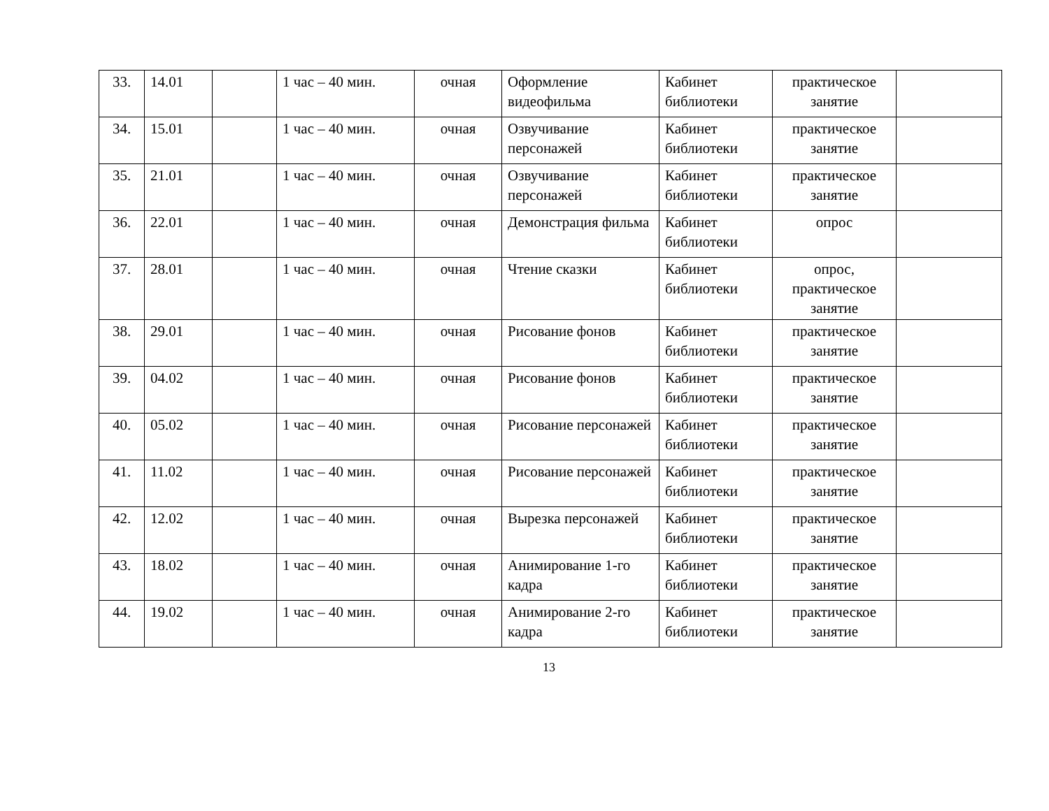| 33. | 14.01 | | 1 час – 40 мин. | очная | Оформление видеофильма | Кабинет библиотеки | практическое занятие | |
| 34. | 15.01 | | 1 час – 40 мин. | очная | Озвучивание персонажей | Кабинет библиотеки | практическое занятие | |
| 35. | 21.01 | | 1 час – 40 мин. | очная | Озвучивание персонажей | Кабинет библиотеки | практическое занятие | |
| 36. | 22.01 | | 1 час – 40 мин. | очная | Демонстрация фильма | Кабинет библиотеки | опрос | |
| 37. | 28.01 | | 1 час – 40 мин. | очная | Чтение сказки | Кабинет библиотеки | опрос, практическое занятие | |
| 38. | 29.01 | | 1 час – 40 мин. | очная | Рисование фонов | Кабинет библиотеки | практическое занятие | |
| 39. | 04.02 | | 1 час – 40 мин. | очная | Рисование фонов | Кабинет библиотеки | практическое занятие | |
| 40. | 05.02 | | 1 час – 40 мин. | очная | Рисование персонажей | Кабинет библиотеки | практическое занятие | |
| 41. | 11.02 | | 1 час – 40 мин. | очная | Рисование персонажей | Кабинет библиотеки | практическое занятие | |
| 42. | 12.02 | | 1 час – 40 мин. | очная | Вырезка персонажей | Кабинет библиотеки | практическое занятие | |
| 43. | 18.02 | | 1 час – 40 мин. | очная | Анимирование 1-го кадра | Кабинет библиотеки | практическое занятие | |
| 44. | 19.02 | | 1 час – 40 мин. | очная | Анимирование 2-го кадра | Кабинет библиотеки | практическое занятие | |
13